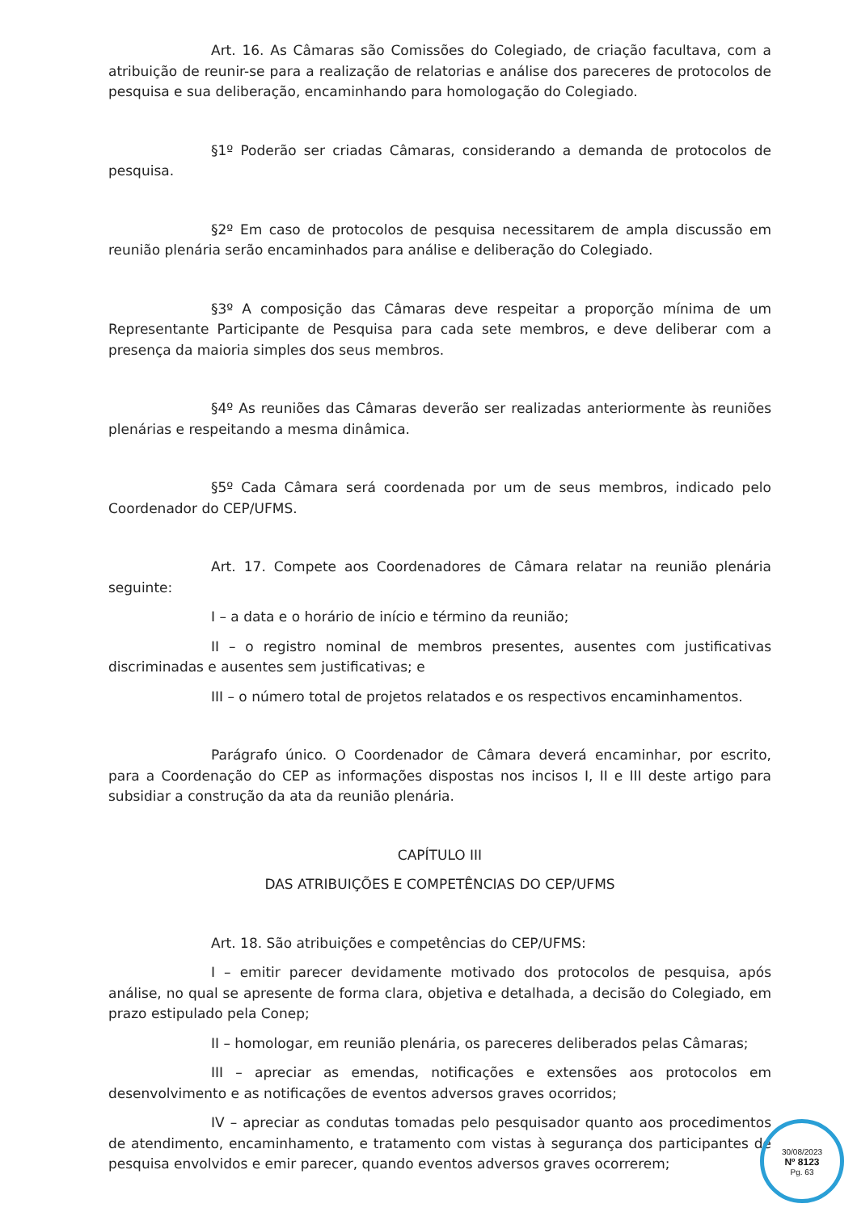Art. 16. As Câmaras são Comissões do Colegiado, de criação facultava, com a atribuição de reunir-se para a realização de relatorias e análise dos pareceres de protocolos de pesquisa e sua deliberação, encaminhando para homologação do Colegiado.
§1º Poderão ser criadas Câmaras, considerando a demanda de protocolos de pesquisa.
§2º Em caso de protocolos de pesquisa necessitarem de ampla discussão em reunião plenária serão encaminhados para análise e deliberação do Colegiado.
§3º A composição das Câmaras deve respeitar a proporção mínima de um Representante Participante de Pesquisa para cada sete membros, e deve deliberar com a presença da maioria simples dos seus membros.
§4º As reuniões das Câmaras deverão ser realizadas anteriormente às reuniões plenárias e respeitando a mesma dinâmica.
§5º Cada Câmara será coordenada por um de seus membros, indicado pelo Coordenador do CEP/UFMS.
Art. 17. Compete aos Coordenadores de Câmara relatar na reunião plenária seguinte:
I – a data e o horário de início e término da reunião;
II – o registro nominal de membros presentes, ausentes com justificativas discriminadas e ausentes sem justificativas; e
III – o número total de projetos relatados e os respectivos encaminhamentos.
Parágrafo único. O Coordenador de Câmara deverá encaminhar, por escrito, para a Coordenação do CEP as informações dispostas nos incisos I, II e III deste artigo para subsidiar a construção da ata da reunião plenária.
CAPÍTULO III
DAS ATRIBUIÇÕES E COMPETÊNCIAS DO CEP/UFMS
Art. 18. São atribuições e competências do CEP/UFMS:
I – emitir parecer devidamente motivado dos protocolos de pesquisa, após análise, no qual se apresente de forma clara, objetiva e detalhada, a decisão do Colegiado, em prazo estipulado pela Conep;
II – homologar, em reunião plenária, os pareceres deliberados pelas Câmaras;
III – apreciar as emendas, notificações e extensões aos protocolos em desenvolvimento e as notificações de eventos adversos graves ocorridos;
IV – apreciar as condutas tomadas pelo pesquisador quanto aos procedimentos de atendimento, encaminhamento, e tratamento com vistas à segurança dos participantes de pesquisa envolvidos e emir parecer, quando eventos adversos graves ocorrerem;
30/08/2023
Nº 8123
Pg. 63